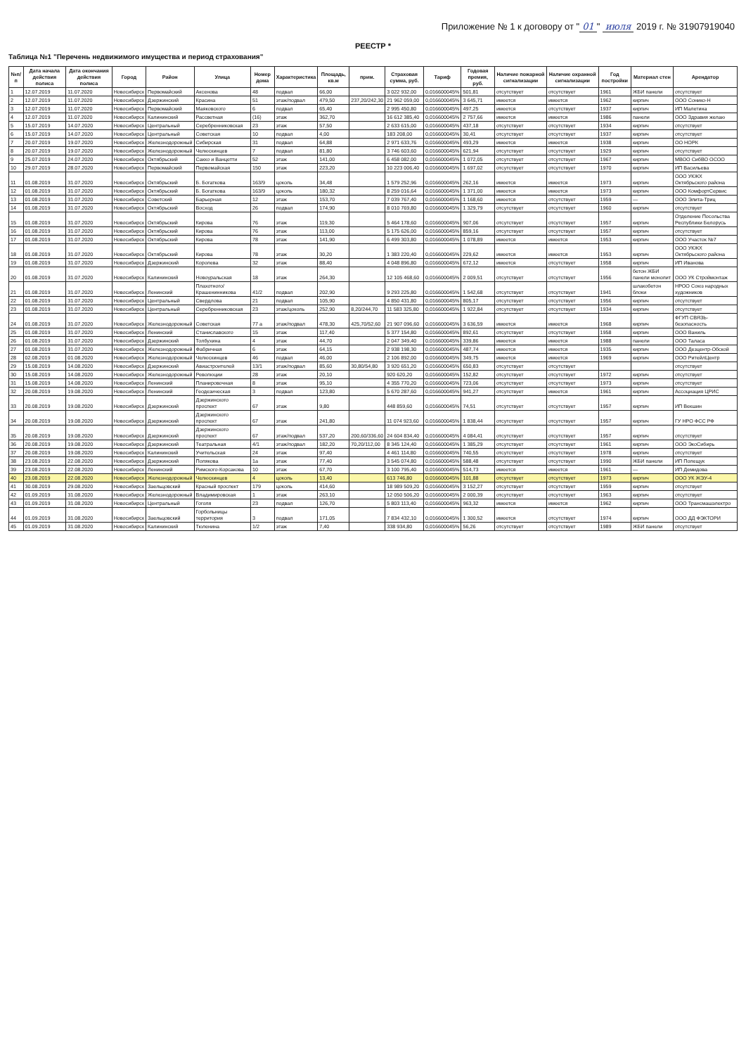Приложение № 1 к договору от " 01 " июля 2019 г. № 31907919040
РЕЕСТР *
Таблица №1 "Перечень недвижимого имущества и период страхования"
| №п/п | Дата начала действия полиса | Дата окончания действия полиса | Город | Район | Улица | Номер дома | Характеристика | Площадь, кв.м | прим. | Страховая сумма, руб. | Тариф | Годовая премия, руб. | Наличие пожарной сигнализации | Наличие охранной сигнализации | Год постройки | Материал стен | Арендатор |
| --- | --- | --- | --- | --- | --- | --- | --- | --- | --- | --- | --- | --- | --- | --- | --- | --- | --- |
| 1 | 12.07.2019 | 11.07.2020 | Новосибирск | Первомайский | Аксенова | 48 | подвал | 66,00 | | 3 022 932,00 | 0,016600045% | 501,81 | отсутствует | отсутствует | 1961 | ЖБИ панели | отсутствует |
| 2 | 12.07.2019 | 11.07.2020 | Новосибирск | Дзержинский | Красина | 51 | этаж/подвал | 479,50 | 237,20/242,30 | 21 962 059,00 | 0,016600045% | 3 645,71 | имеется | имеется | 1962 | кирпич | ООО Сонико-Н |
| 3 | 12.07.2019 | 11.07.2020 | Новосибирск | Первомайский | Маяковского | 6 | подвал | 65,40 | | 2 995 450,80 | 0,016600045% | 497,25 | имеется | отсутствует | 1937 | кирпич | ИП Малетина |
| 4 | 12.07.2019 | 11.07.2020 | Новосибирск | Калининский | Рассветная | (16) | этаж | 362,70 | | 16 612 385,40 | 0,016600045% | 2 757,66 | имеется | имеется | 1986 | панели | ООО Здравия желаю |
| 5 | 15.07.2019 | 14.07.2020 | Новосибирск | Центральный | Серебренниковская | 23 | этаж | 57,50 | | 2 633 615,00 | 0,016600045% | 437,18 | отсутствует | отсутствует | 1934 | кирпич | отсутствует |
| 6 | 15.07.2019 | 14.07.2020 | Новосибирск | Центральный | Советская | 10 | подвал | 4,00 | | 183 208,00 | 0,016600045% | 30,41 | отсутствует | отсутствует | 1937 | кирпич | отсутствует |
| 7 | 20.07.2019 | 19.07.2020 | Новосибирск | Железнодорожный | Сибирская | 31 | подвал | 64,88 | | 2 971 633,76 | 0,016600045% | 493,29 | имеется | имеется | 1938 | кирпич | ОО НОРК |
| 8 | 20.07.2019 | 19.07.2020 | Новосибирск | Железнодорожный | Челюскинцев | 7 | подвал | 81,80 | | 3 746 603,60 | 0,016600045% | 621,94 | отсутствует | отсутствует | 1929 | кирпич | отсутствует |
| 9 | 25.07.2019 | 24.07.2020 | Новосибирск | Октябрьский | Сакко и Ванцетти | 52 | этаж | 141,00 | | 6 458 082,00 | 0,016600045% | 1 072,05 | отсутствует | отсутствует | 1967 | кирпич | МВОО СибВО ОСОО |
| 10 | 29.07.2019 | 28.07.2020 | Новосибирск | Первомайский | Первомайская | 150 | этаж | 223,20 | | 10 223 006,40 | 0,016600045% | 1 697,02 | отсутствует | отсутствует | 1970 | кирпич | ИП Васильева |
| 11 | 01.08.2019 | 31.07.2020 | Новосибирск | Октябрьский | Б. Богаткова | 163/9 | цоколь | 34,48 | | 1 579 252,96 | 0,016600045% | 262,16 | имеется | имеется | 1973 | кирпич | ООО УКЖХ Октябрьского района |
| 12 | 01.08.2019 | 31.07.2020 | Новосибирск | Октябрьский | Б. Богаткова | 163/9 | цоколь | 180,32 | | 8 259 016,64 | 0,016600045% | 1 371,00 | имеется | имеется | 1973 | кирпич | ООО КомфортСервис |
| 13 | 01.08.2019 | 31.07.2020 | Новосибирск | Советский | Барьерная | 12 | этаж | 153,70 | | 7 039 767,40 | 0,016600045% | 1 168,60 | имеется | отсутствует | 1959 | — | ООО Элита-Триц |
| 14 | 01.08.2019 | 31.07.2020 | Новосибирск | Октябрьский | Восход | 26 | подвал | 174,90 | | 8 010 769,80 | 0,016600045% | 1 329,79 | отсутствует | отсутствует | 1960 | кирпич | отсутствует |
| 15 | 01.08.2019 | 31.07.2020 | Новосибирск | Октябрьский | Кирова | 76 | этаж | 119,30 | | 5 464 178,60 | 0,016600045% | 907,06 | отсутствует | отсутствует | 1957 | кирпич | Отделение Посольства Республики Белорусь |
| 16 | 01.08.2019 | 31.07.2020 | Новосибирск | Октябрьский | Кирова | 76 | этаж | 113,00 | | 5 175 626,00 | 0,016600045% | 859,16 | отсутствует | отсутствует | 1957 | кирпич | отсутствует |
| 17 | 01.08.2019 | 31.07.2020 | Новосибирск | Октябрьский | Кирова | 78 | этаж | 141,90 | | 6 499 303,80 | 0,016600045% | 1 078,89 | имеется | имеется | 1953 | кирпич | ООО Участок №7 |
| 18 | 01.08.2019 | 31.07.2020 | Новосибирск | Октябрьский | Кирова | 78 | этаж | 30,20 | | 1 383 220,40 | 0,016600045% | 229,62 | имеется | имеется | 1953 | кирпич | ООО УКЖХ Октябрьского района |
| 19 | 01.08.2019 | 31.07.2020 | Новосибирск | Дзержинский | Королева | 32 | этаж | 88,40 | | 4 048 896,80 | 0,016600045% | 672,12 | имеется | отсутствует | 1958 | кирпич | ИП Иванова |
| 20 | 01.08.2019 | 31.07.2020 | Новосибирск | Калининский | Новоуральская | 18 | этаж | 264,30 | | 12 105 468,60 | 0,016600045% | 2 009,51 | отсутствует | отсутствует | 1956 | бетон ЖБИ панели монолит | ООО УК Строймонтаж |
| 21 | 01.08.2019 | 31.07.2020 | Новосибирск | Ленинский | Плахотного/Крашенинникова | 41/2 | подвал | 202,90 | | 9 293 225,80 | 0,016600045% | 1 542,68 | отсутствует | отсутствует | 1941 | шлакобетон блоки | НРОО Союз народных художников |
| 22 | 01.08.2019 | 31.07.2020 | Новосибирск | Центральный | Свердлова | 21 | подвал | 105,90 | | 4 850 431,80 | 0,016600045% | 805,17 | отсутствует | отсутствует | 1956 | кирпич | отсутствует |
| 23 | 01.08.2019 | 31.07.2020 | Новосибирск | Центральный | Серебренниковская | 23 | этаж/цоколь | 252,90 | 8,20/244,70 | 11 583 325,80 | 0,016600045% | 1 922,84 | отсутствует | отсутствует | 1934 | кирпич | отсутствует |
| 24 | 01.08.2019 | 31.07.2020 | Новосибирск | Железнодорожный | Советская | 77 а | этаж/подвал | 478,30 | 425,70/52,60 | 21 907 096,60 | 0,016600045% | 3 636,59 | имеется | имеется | 1968 | кирпич | ФГУП СВЯЗЬ-безопасность |
| 25 | 01.08.2019 | 31.07.2020 | Новосибирск | Ленинский | Станиславского | 15 | этаж | 117,40 | | 5 377 154,80 | 0,016600045% | 892,61 | отсутствует | отсутствует | 1958 | кирпич | ООО Ваниль |
| 26 | 01.08.2019 | 31.07.2020 | Новосибирск | Дзержинский | Толбухина | 4 | этаж | 44,70 | | 2 047 349,40 | 0,016600045% | 339,86 | имеется | имеется | 1988 | панели | ООО Таласа |
| 27 | 01.08.2019 | 31.07.2020 | Новосибирск | Железнодорожный | Фабричная | 6 | этаж | 64,15 | | 2 938 198,30 | 0,016600045% | 487,74 | имеется | имеется | 1935 | кирпич | ООО Дезцентр-Обской |
| 28 | 02.08.2019 | 01.08.2020 | Новосибирск | Железнодорожный | Челюскинцев | 46 | подвал | 46,00 | | 2 106 892,00 | 0,016600045% | 349,75 | имеется | имеется | 1969 | кирпич | ООО РитейлЦентр |
| 29 | 15.08.2019 | 14.08.2020 | Новосибирск | Дзержинский | Авиастроителей | 13/1 | этаж/подвал | 85,60 | 30,80/54,80 | 3 920 651,20 | 0,016600045% | 650,83 | отсутствует | отсутствует | | | отсутствует |
| 30 | 15.08.2019 | 14.08.2020 | Новосибирск | Железнодорожный | Революции | 28 | этаж | 20,10 | | 920 620,20 | 0,016600045% | 152,82 | отсутствует | отсутствует | 1972 | кирпич | отсутствует |
| 31 | 15.08.2019 | 14.08.2020 | Новосибирск | Ленинский | Планировочная | 8 | этаж | 95,10 | | 4 355 770,20 | 0,016600045% | 723,06 | отсутствует | отсутствует | 1973 | кирпич | отсутствует |
| 32 | 20.08.2019 | 19.08.2020 | Новосибирск | Ленинский | Геодезическая | 3 | подвал | 123,80 | | 5 670 287,60 | 0,016600045% | 941,27 | отсутствует | имеется | 1961 | кирпич | Ассоциация ЦРИС |
| 33 | 20.08.2019 | 19.08.2020 | Новосибирск | Дзержинский | Дзержинского проспект | 67 | этаж | 9,80 | | 448 859,60 | 0,016600045% | 74,51 | отсутствует | отсутствует | 1957 | кирпич | ИП Векшин |
| 34 | 20.08.2019 | 19.08.2020 | Новосибирск | Дзержинский | Дзержинского проспект | 67 | этаж | 241,80 | | 11 074 923,60 | 0,016600045% | 1 838,44 | отсутствует | отсутствует | 1957 | кирпич | ГУ НРО ФСС РФ |
| 35 | 20.08.2019 | 19.08.2020 | Новосибирск | Дзержинский | Дзержинского проспект | 67 | этаж/подвал | 537,20 | 200,60/336,60 | 24 604 834,40 | 0,016600045% | 4 084,41 | отсутствует | отсутствует | 1957 | кирпич | отсутствует |
| 36 | 20.08.2019 | 19.08.2020 | Новосибирск | Дзержинский | Театральная | 4/1 | этаж/подвал | 182,20 | 70,20/112,00 | 8 345 124,40 | 0,016600045% | 1 385,29 | отсутствует | отсутствует | 1961 | кирпич | ООО ЭкоСибирь |
| 37 | 20.08.2019 | 19.08.2020 | Новосибирск | Калининский | Учительская | 24 | этаж | 97,40 | | 4 461 114,80 | 0,016600045% | 740,55 | отсутствует | отсутствует | 1978 | кирпич | отсутствует |
| 38 | 23.08.2019 | 22.08.2020 | Новосибирск | Дзержинский | Полякова | 1а | этаж | 77,40 | | 3 545 074,80 | 0,016600045% | 588,48 | отсутствует | отсутствует | 1990 | ЖБИ панели | ИП Полещук |
| 39 | 23.08.2019 | 22.08.2020 | Новосибирск | Ленинский | Римского-Корсакова | 10 | этаж | 67,70 | | 3 100 795,40 | 0,016600045% | 514,73 | имеется | имеется | 1961 | — | ИП Демидова |
| 40 | 23.08.2019 | 22.08.2020 | Новосибирск | Железнодорожный | Челюскинцев | 4 | цоколь | 13,40 | | 613 746,80 | 0,016600045% | 101,88 | отсутствует | отсутствует | 1973 | кирпич | ООО УК ЖЭУ-4 |
| 41 | 30.08.2019 | 29.08.2020 | Новосибирск | Заельцовский | Красный проспект | 179 | цоколь | 414,60 | | 18 989 509,20 | 0,016600045% | 3 152,27 | отсутствует | отсутствует | 1959 | кирпич | отсутствует |
| 42 | 01.09.2019 | 31.08.2020 | Новосибирск | Железнодорожный | Владимировская | 1 | этаж | 263,10 | | 12 050 506,20 | 0,016600045% | 2 000,39 | отсутствует | отсутствует | 1963 | кирпич | отсутствует |
| 43 | 01.09.2019 | 31.08.2020 | Новосибирск | Центральный | Гоголя | 23 | подвал | 126,70 | | 5 803 113,40 | 0,016600045% | 963,32 | имеется | имеется | 1962 | кирпич | ООО Трансмашэлектро |
| 44 | 01.09.2019 | 31.08.2020 | Новосибирск | Заельцовский | Горбольницы территория | 3 | подвал | 171,05 | | 7 834 432,10 | 0,016600045% | 1 300,52 | имеется | отсутствует | 1974 | кирпич | ООО ДД ФЭКТОРИ |
| 45 | 01.09.2019 | 31.08.2020 | Новосибирск | Калининский | Тюленина | 1/2 | этаж | 7,40 | | 338 934,80 | 0,016600045% | 56,26 | отсутствует | отсутствует | 1989 | ЖБИ панели | отсутствует |